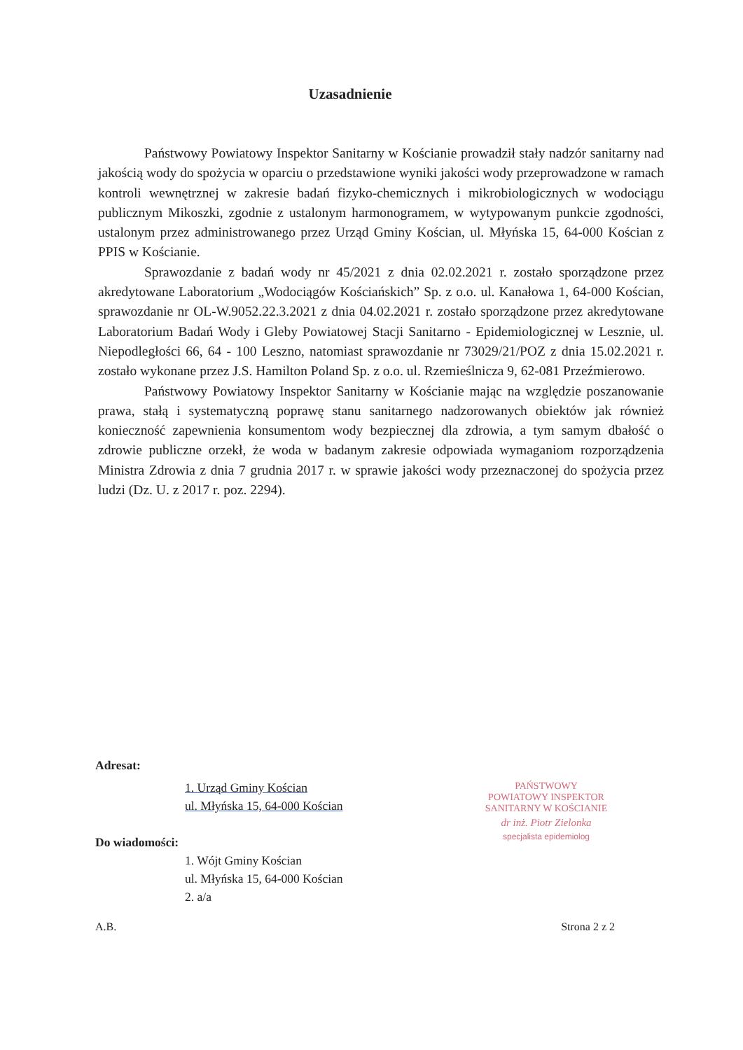Uzasadnienie
Państwowy Powiatowy Inspektor Sanitarny w Kościanie prowadził stały nadzór sanitarny nad jakością wody do spożycia w oparciu o przedstawione wyniki jakości wody przeprowadzone w ramach kontroli wewnętrznej w zakresie badań fizyko-chemicznych i mikrobiologicznych w wodociągu publicznym Mikoszki, zgodnie z ustalonym harmonogramem, w wytypowanym punkcie zgodności, ustalonym przez administrowanego przez Urząd Gminy Kościan, ul. Młyńska 15, 64-000 Kościan z PPIS w Kościanie.
Sprawozdanie z badań wody nr 45/2021 z dnia 02.02.2021 r. zostało sporządzone przez akredytowane Laboratorium „Wodociągów Kościańskich” Sp. z o.o. ul. Kanałowa 1, 64-000 Kościan, sprawozdanie nr OL-W.9052.22.3.2021 z dnia 04.02.2021 r. zostało sporządzone przez akredytowane Laboratorium Badań Wody i Gleby Powiatowej Stacji Sanitarno - Epidemiologicznej w Lesznie, ul. Niepodległości 66, 64 - 100 Leszno, natomiast sprawozdanie nr 73029/21/POZ z dnia 15.02.2021 r. zostało wykonane przez J.S. Hamilton Poland Sp. z o.o. ul. Rzemieślnicza 9, 62-081 Przeźmierowo.
Państwowy Powiatowy Inspektor Sanitarny w Kościanie mając na względzie poszanowanie prawa, stałą i systematyczną poprawę stanu sanitarnego nadzorowanych obiektów jak również konieczność zapewnienia konsumentom wody bezpiecznej dla zdrowia, a tym samym dbałość o zdrowie publiczne orzekł, że woda w badanym zakresie odpowiada wymaganiom rozporządzenia Ministra Zdrowia z dnia 7 grudnia 2017 r. w sprawie jakości wody przeznaczonej do spożycia przez ludzi (Dz. U. z 2017 r. poz. 2294).
Adresat:
1. Urząd Gminy Kościan
ul. Młyńska 15, 64-000 Kościan
Do wiadomości:
1. Wójt Gminy Kościan
ul. Młyńska 15, 64-000 Kościan
2. a/a
PAŃSTWOWY
POWIATOWY INSPEKTOR
SANITARNY W KOŚCIANIE
dr inż. Piotr Zielonka
specjalista epidemiolog
A.B. Strona 2 z 2